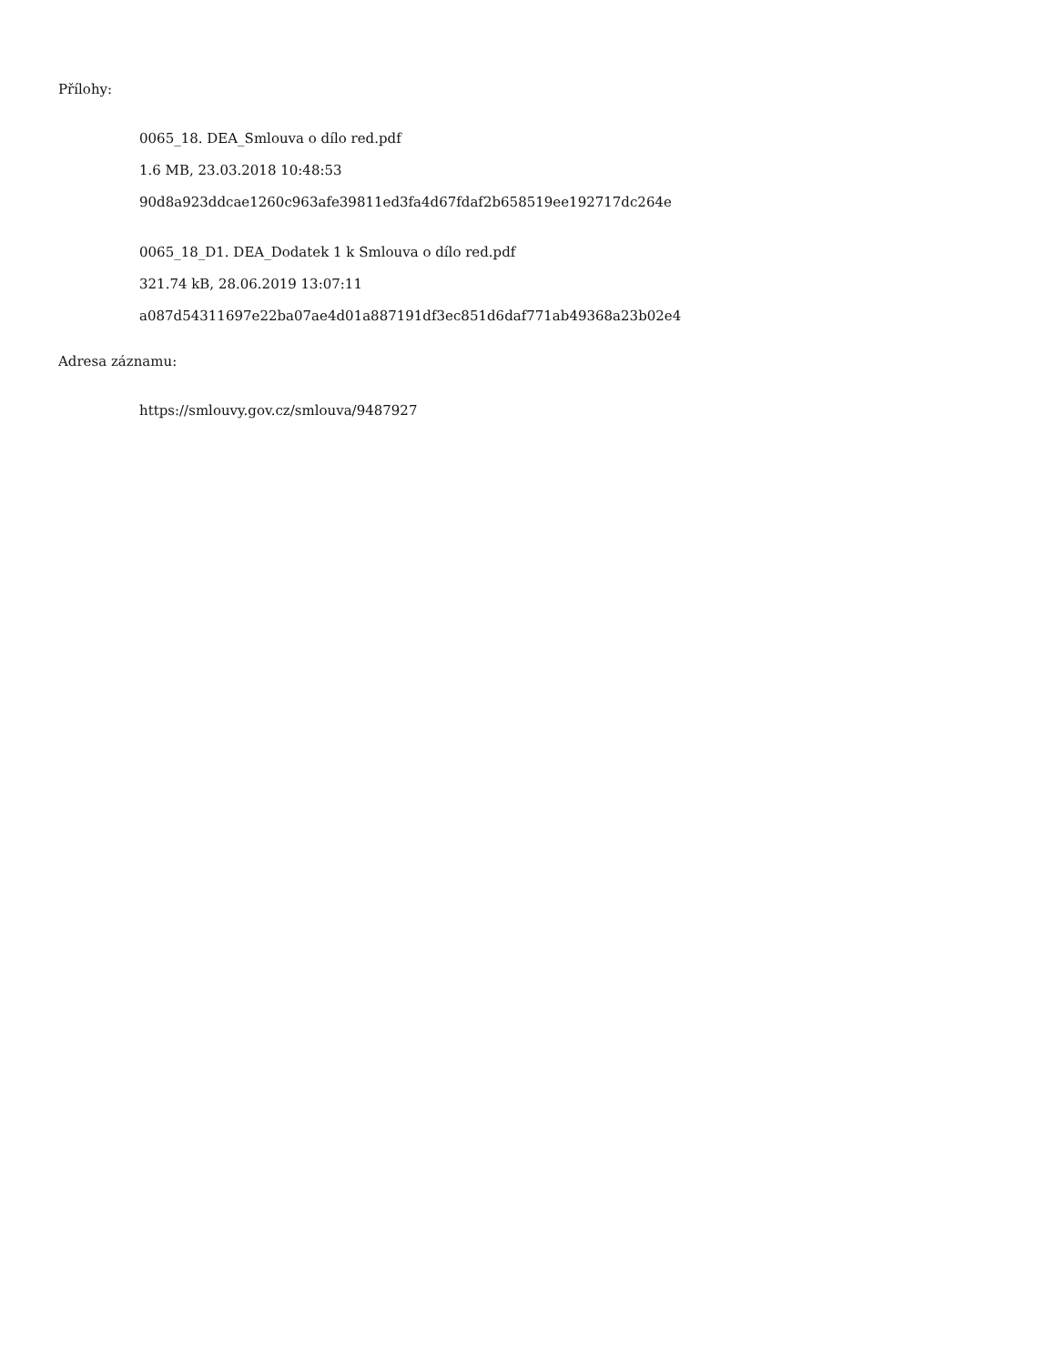Přílohy:
0065_18. DEA_Smlouva o dílo red.pdf
1.6 MB, 23.03.2018 10:48:53
90d8a923ddcae1260c963afe39811ed3fa4d67fdaf2b658519ee192717dc264e
0065_18_D1. DEA_Dodatek 1 k Smlouva o dílo red.pdf
321.74 kB, 28.06.2019 13:07:11
a087d54311697e22ba07ae4d01a887191df3ec851d6daf771ab49368a23b02e4
Adresa záznamu:
https://smlouvy.gov.cz/smlouva/9487927